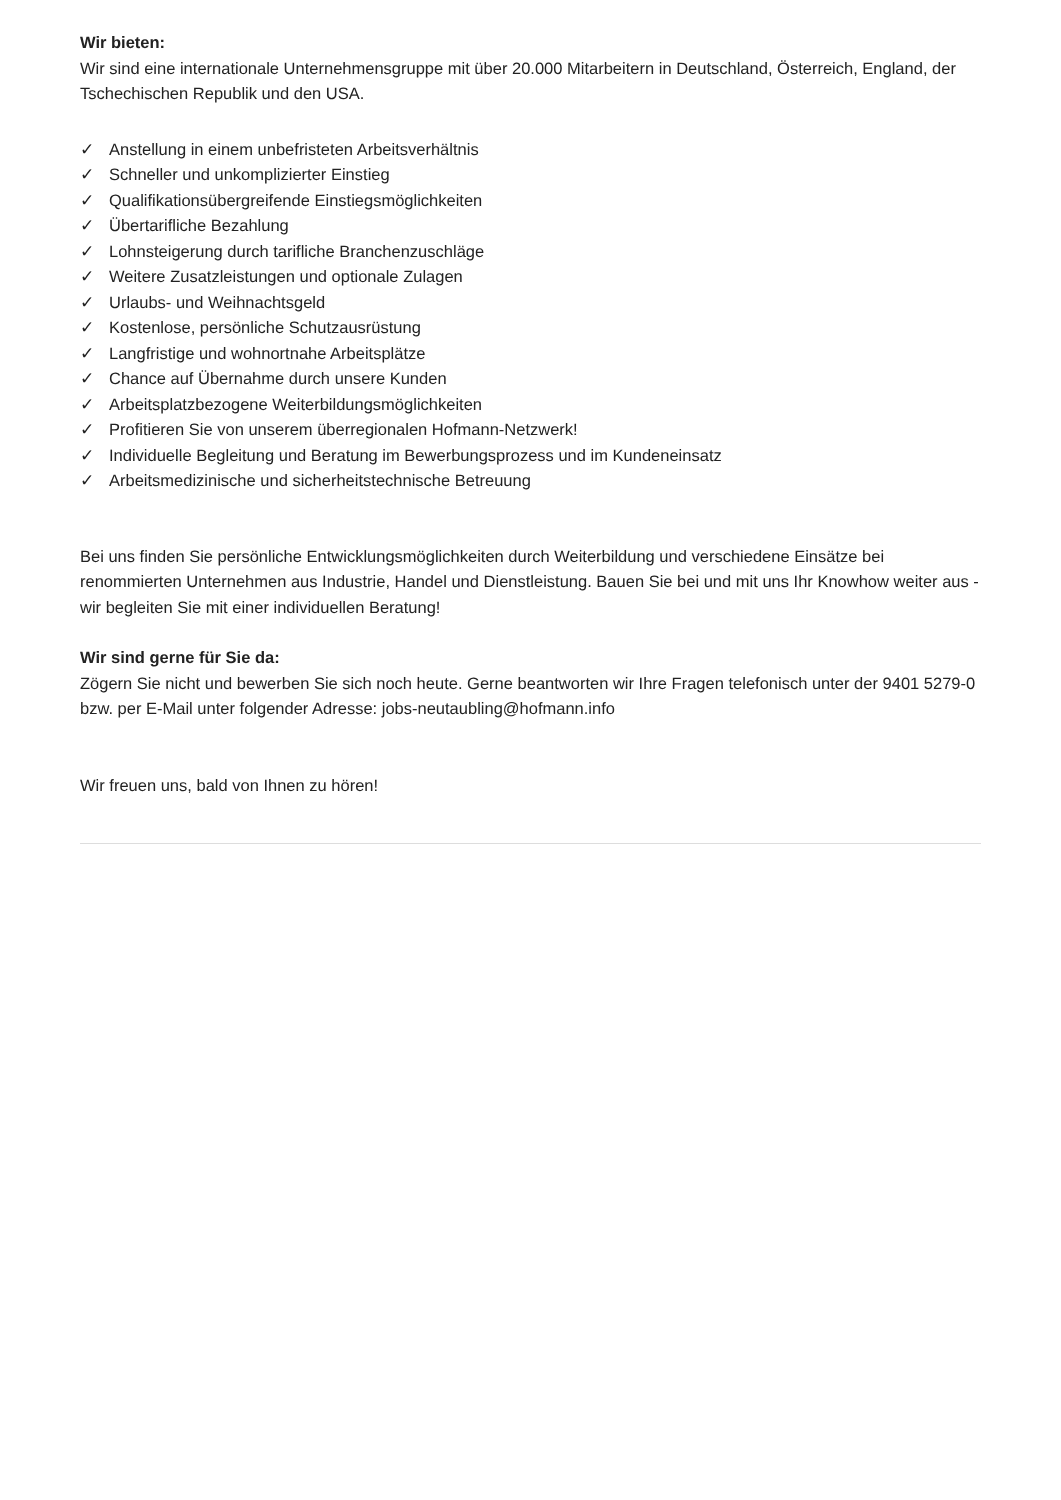Wir bieten:
Wir sind eine internationale Unternehmensgruppe mit über 20.000 Mitarbeitern in Deutschland, Österreich, England, der Tschechischen Republik und den USA.
✓ Anstellung in einem unbefristeten Arbeitsverhältnis
✓ Schneller und unkomplizierter Einstieg
✓ Qualifikationsübergreifende Einstiegsmöglichkeiten
✓ Übertarifliche Bezahlung
✓ Lohnsteigerung durch tarifliche Branchenzuschläge
✓ Weitere Zusatzleistungen und optionale Zulagen
✓ Urlaubs- und Weihnachtsgeld
✓ Kostenlose, persönliche Schutzausrüstung
✓ Langfristige und wohnortnahe Arbeitsplätze
✓ Chance auf Übernahme durch unsere Kunden
✓ Arbeitsplatzbezogene Weiterbildungsmöglichkeiten
✓ Profitieren Sie von unserem überregionalen Hofmann-Netzwerk!
✓ Individuelle Begleitung und Beratung im Bewerbungsprozess und im Kundeneinsatz
✓ Arbeitsmedizinische und sicherheitstechnische Betreuung
Bei uns finden Sie persönliche Entwicklungsmöglichkeiten durch Weiterbildung und verschiedene Einsätze bei renommierten Unternehmen aus Industrie, Handel und Dienstleistung. Bauen Sie bei und mit uns Ihr Knowhow weiter aus - wir begleiten Sie mit einer individuellen Beratung!
Wir sind gerne für Sie da:
Zögern Sie nicht und bewerben Sie sich noch heute. Gerne beantworten wir Ihre Fragen telefonisch unter der 9401 5279-0 bzw. per E-Mail unter folgender Adresse: jobs-neutaubling@hofmann.info
Wir freuen uns, bald von Ihnen zu hören!